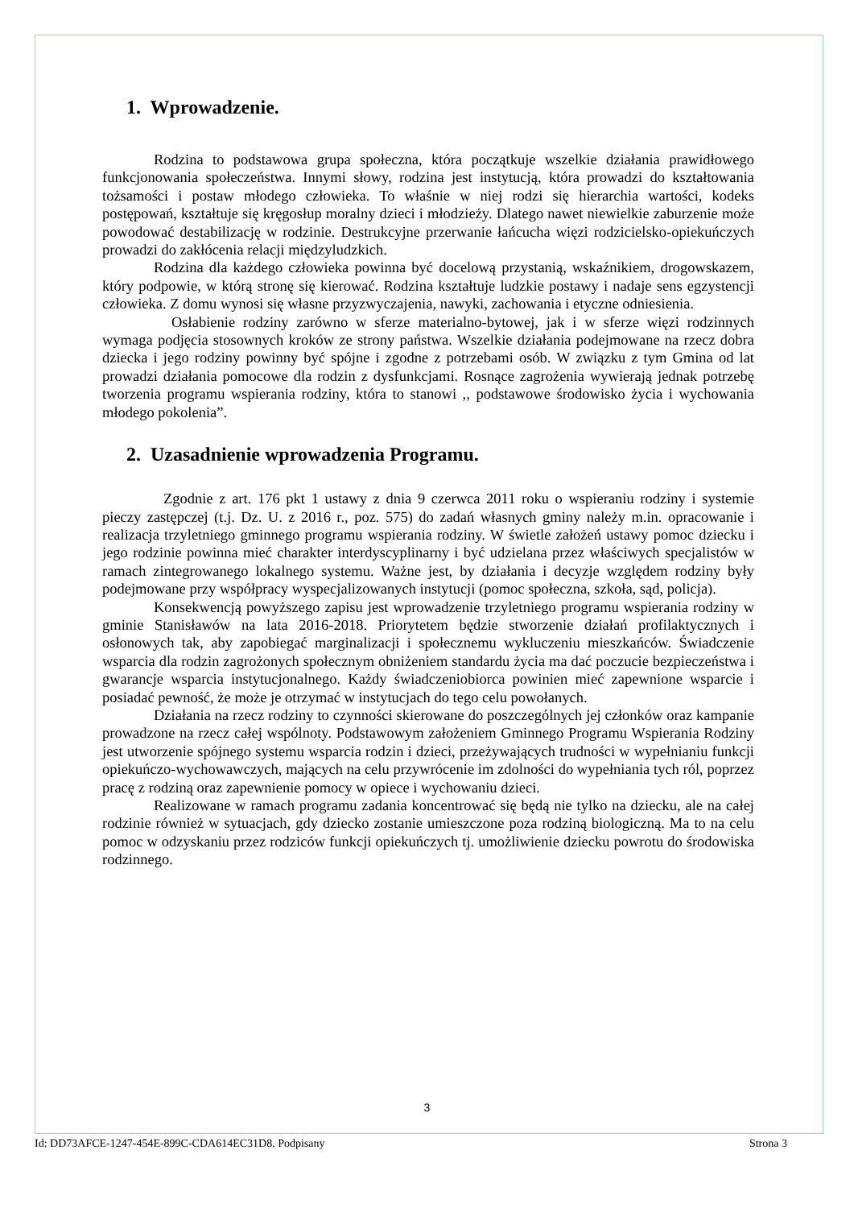1. Wprowadzenie.
Rodzina to podstawowa grupa społeczna, która początkuje wszelkie działania prawidłowego funkcjonowania społeczeństwa. Innymi słowy, rodzina jest instytucją, która prowadzi do kształtowania tożsamości i postaw młodego człowieka. To właśnie w niej rodzi się hierarchia wartości, kodeks postępowań, kształtuje się kręgosłup moralny dzieci i młodzieży. Dlatego nawet niewielkie zaburzenie może powodować destabilizację w rodzinie. Destrukcyjne przerwanie łańcucha więzi rodzicielsko-opiekuńczych prowadzi do zakłócenia relacji międzyludzkich.
Rodzina dla każdego człowieka powinna być docelową przystanią, wskaźnikiem, drogowskazem, który podpowie, w którą stronę się kierować. Rodzina kształtuje ludzkie postawy i nadaje sens egzystencji człowieka. Z domu wynosi się własne przyzwyczajenia, nawyki, zachowania i etyczne odniesienia.
Osłabienie rodziny zarówno w sferze materialno-bytowej, jak i w sferze więzi rodzinnych wymaga podjęcia stosownych kroków ze strony państwa. Wszelkie działania podejmowane na rzecz dobra dziecka i jego rodziny powinny być spójne i zgodne z potrzebami osób. W związku z tym Gmina od lat prowadzi działania pomocowe dla rodzin z dysfunkcjami. Rosnące zagrożenia wywierają jednak potrzebę tworzenia programu wspierania rodziny, która to stanowi ,, podstawowe środowisko życia i wychowania młodego pokolenia”.
2. Uzasadnienie wprowadzenia Programu.
Zgodnie z art. 176 pkt 1 ustawy z dnia 9 czerwca 2011 roku o wspieraniu rodziny i systemie pieczy zastępczej (t.j. Dz. U. z 2016 r., poz. 575) do zadań własnych gminy należy m.in. opracowanie i realizacja trzyletniego gminnego programu wspierania rodziny. W świetle założeń ustawy pomoc dziecku i jego rodzinie powinna mieć charakter interdyscyplinarny i być udzielana przez właściwych specjalistów w ramach zintegrowanego lokalnego systemu. Ważne jest, by działania i decyzje względem rodziny były podejmowane przy współpracy wyspecjalizowanych instytucji (pomoc społeczna, szkoła, sąd, policja).
Konsekwencją powyższego zapisu jest wprowadzenie trzyletniego programu wspierania rodziny w gminie Stanisławów na lata 2016-2018. Priorytetem będzie stworzenie działań profilaktycznych i osłonowych tak, aby zapobiegać marginalizacji i społecznemu wykluczeniu mieszkańców. Świadczenie wsparcia dla rodzin zagrożonych społecznym obniżeniem standardu życia ma dać poczucie bezpieczeństwa i gwarancje wsparcia instytucjonalnego. Każdy świadczeniobiorca powinien mieć zapewnione wsparcie i posiadać pewność, że może je otrzymać w instytucjach do tego celu powołanych.
Działania na rzecz rodziny to czynności skierowane do poszczególnych jej członków oraz kampanie prowadzone na rzecz całej wspólnoty. Podstawowym założeniem Gminnego Programu Wspierania Rodziny jest utworzenie spójnego systemu wsparcia rodzin i dzieci, przeżywających trudności w wypełnianiu funkcji opiekuńczo-wychowawczych, mających na celu przywrócenie im zdolności do wypełniania tych ról, poprzez pracę z rodziną oraz zapewnienie pomocy w opiece i wychowaniu dzieci.
Realizowane w ramach programu zadania koncentrować się będą nie tylko na dziecku, ale na całej rodzinie również w sytuacjach, gdy dziecko zostanie umieszczone poza rodziną biologiczną. Ma to na celu pomoc w odzyskaniu przez rodziców funkcji opiekuńczych tj. umożliwienie dziecku powrotu do środowiska rodzinnego.
3
Id: DD73AFCE-1247-454E-899C-CDA614EC31D8. Podpisany Strona 3